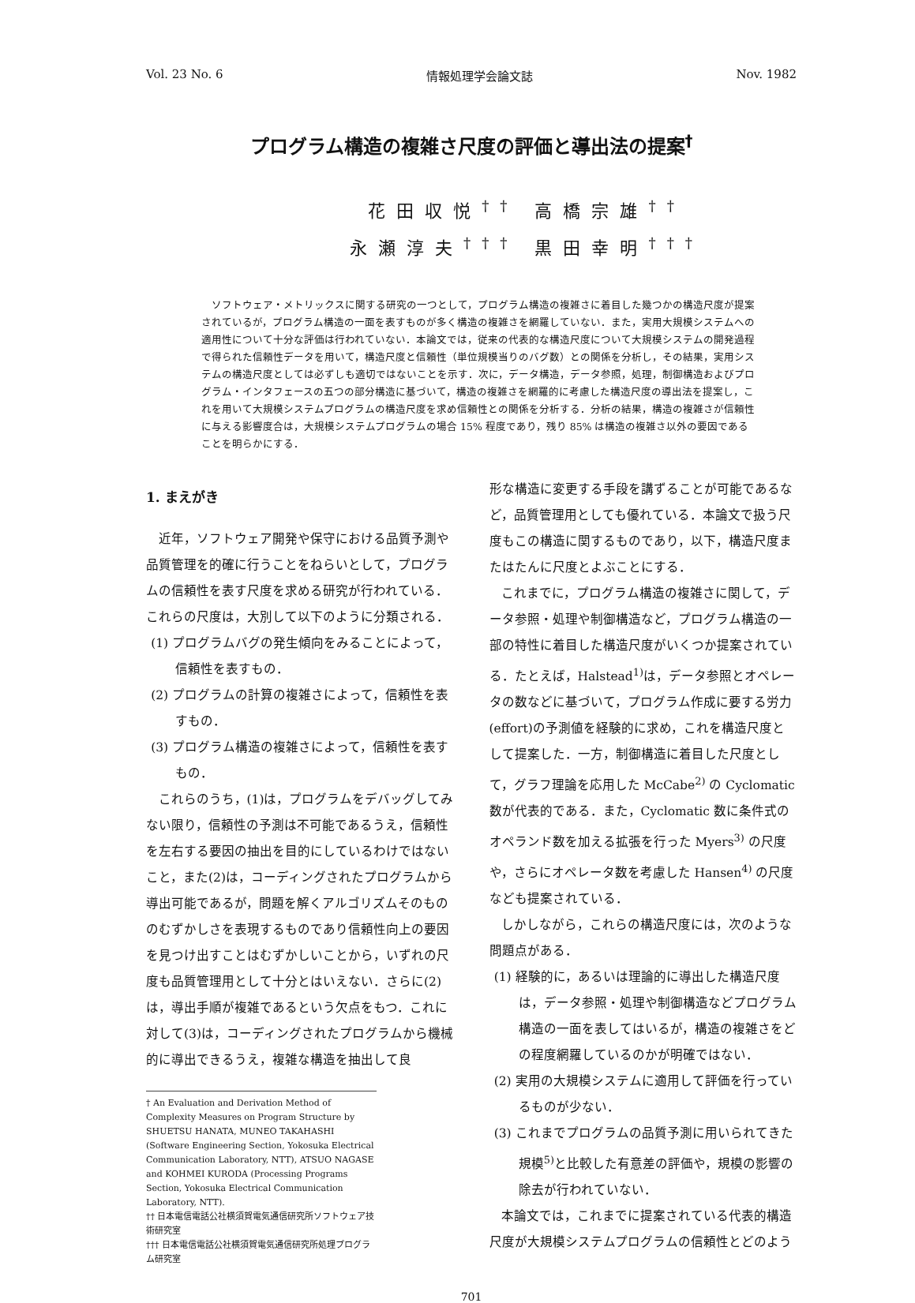Vol. 23 No. 6 情報処理学会論文誌 Nov. 1982
プログラム構造の複雑さ尺度の評価と導出法の提案<sup>†</sup>
花田収悦<sup>††</sup> 高橋宗雄<sup>††</sup>
永瀬淳夫<sup>†††</sup> 黒田幸明<sup>†††</sup>
ソフトウェア・メトリックスに関する研究の一つとして，プログラム構造の複雑さに着目した幾つかの構造尺度が提案されているが，プログラム構造の一面を表すものが多く構造の複雑さを網羅していない．また，実用大規模システムへの適用性について十分な評価は行われていない．本論文では，従来の代表的な構造尺度について大規模システムの開発過程で得られた信頼性データを用いて，構造尺度と信頼性（単位規模当りのバグ数）との関係を分析し，その結果，実用システムの構造尺度としては必ずしも適切ではないことを示す．次に，データ構造，データ参照，処理，制御構造およびプログラム・インタフェースの五つの部分構造に基づいて，構造の複雑さを網羅的に考慮した構造尺度の導出法を提案し，これを用いて大規模システムプログラムの構造尺度を求め信頼性との関係を分析する．分析の結果，構造の複雑さが信頼性に与える影響度合は，大規模システムプログラムの場合 15% 程度であり，残り 85% は構造の複雑さ以外の要因であることを明らかにする．
1. まえがき
近年，ソフトウェア開発や保守における品質予測や品質管理を的確に行うことをねらいとして，プログラムの信頼性を表す尺度を求める研究が行われている．これらの尺度は，大別して以下のように分類される．
(1) プログラムバグの発生傾向をみることによって，信頼性を表すもの．
(2) プログラムの計算の複雑さによって，信頼性を表すもの．
(3) プログラム構造の複雑さによって，信頼性を表すもの．
これらのうち，(1)は，プログラムをデバッグしてみない限り，信頼性の予測は不可能であるうえ，信頼性を左右する要因の抽出を目的にしているわけではないこと，また(2)は，コーディングされたプログラムから導出可能であるが，問題を解くアルゴリズムそのもののむずかしさを表現するものであり信頼性向上の要因を見つけ出すことはむずかしいことから，いずれの尺度も品質管理用として十分とはいえない．さらに(2)は，導出手順が複雑であるという欠点をもつ．これに対して(3)は，コーディングされたプログラムから機械的に導出できるうえ，複雑な構造を抽出して良
† An Evaluation and Derivation Method of Complexity Measures on Program Structure by SHUETSU HANATA, MUNEO TAKAHASHI (Software Engineering Section, Yokosuka Electrical Communication Laboratory, NTT), ATSUO NAGASE and KOHMEI KURODA (Processing Programs Section, Yokosuka Electrical Communication Laboratory, NTT).
†† 日本電信電話公社横須賀電気通信研究所ソフトウェア技術研究室
††† 日本電信電話公社横須賀電気通信研究所処理プログラム研究室
形な構造に変更する手段を講ずることが可能であるなど，品質管理用としても優れている．本論文で扱う尺度もこの構造に関するものであり，以下，構造尺度またはたんに尺度とよぶことにする．
これまでに，プログラム構造の複雑さに関して，データ参照・処理や制御構造など，プログラム構造の一部の特性に着目した構造尺度がいくつか提案されている．たとえば，Halstead<sup>1)</sup>は，データ参照とオペレータの数などに基づいて，プログラム作成に要する労力(effort)の予測値を経験的に求め，これを構造尺度として提案した．一方，制御構造に着目した尺度として，グラフ理論を応用した McCabe<sup>2)</sup> の Cyclomatic 数が代表的である．また，Cyclomatic 数に条件式のオペランド数を加える拡張を行った Myers<sup>3)</sup> の尺度や，さらにオペレータ数を考慮した Hansen<sup>4)</sup> の尺度なども提案されている．
しかしながら，これらの構造尺度には，次のような問題点がある．
(1) 経験的に，あるいは理論的に導出した構造尺度は，データ参照・処理や制御構造などプログラム構造の一面を表してはいるが，構造の複雑さをどの程度網羅しているのかが明確ではない．
(2) 実用の大規模システムに適用して評価を行っているものが少ない．
(3) これまでプログラムの品質予測に用いられてきた規模<sup>5)</sup>と比較した有意差の評価や，規模の影響の除去が行われていない．
本論文では，これまでに提案されている代表的構造尺度が大規模システムプログラムの信頼性とどのよう
701